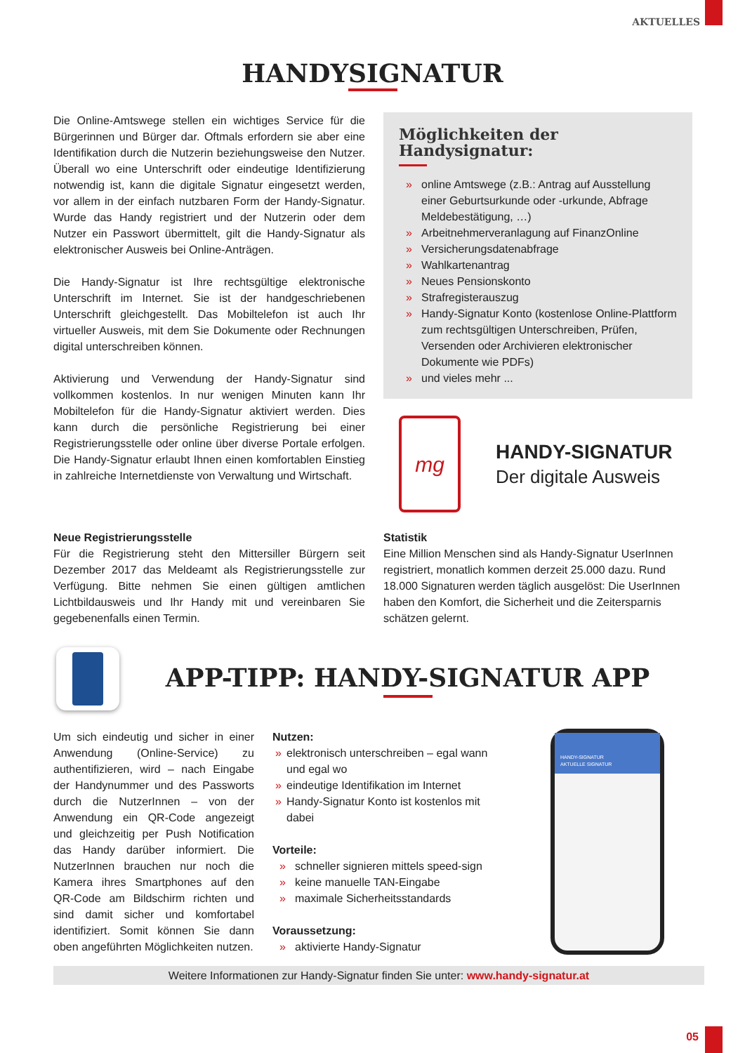AKTUELLES
HANDYSIGNATUR
Die Online-Amtswege stellen ein wichtiges Service für die Bürgerinnen und Bürger dar. Oftmals erfordern sie aber eine Identifikation durch die Nutzerin beziehungsweise den Nutzer. Überall wo eine Unterschrift oder eindeutige Identifizierung notwendig ist, kann die digitale Signatur eingesetzt werden, vor allem in der einfach nutzbaren Form der Handy-Signatur. Wurde das Handy registriert und der Nutzerin oder dem Nutzer ein Passwort übermittelt, gilt die Handy-Signatur als elektronischer Ausweis bei Online-Anträgen.
Die Handy-Signatur ist Ihre rechtsgültige elektronische Unterschrift im Internet. Sie ist der handgeschriebenen Unterschrift gleichgestellt. Das Mobiltelefon ist auch Ihr virtueller Ausweis, mit dem Sie Dokumente oder Rechnungen digital unterschreiben können.
Aktivierung und Verwendung der Handy-Signatur sind vollkommen kostenlos. In nur wenigen Minuten kann Ihr Mobiltelefon für die Handy-Signatur aktiviert werden. Dies kann durch die persönliche Registrierung bei einer Registrierungsstelle oder online über diverse Portale erfolgen. Die Handy-Signatur erlaubt Ihnen einen komfortablen Einstieg in zahlreiche Internetdienste von Verwaltung und Wirtschaft.
Möglichkeiten der Handysignatur:
» online Amtswege (z.B.: Antrag auf Ausstellung einer Geburtsurkunde oder -urkunde, Abfrage Meldebestätigung, …)
» Arbeitnehmerveranlagung auf FinanzOnline
» Versicherungsdatenabfrage
» Wahlkartenantrag
» Neues Pensionskonto
» Strafregisterauszug
» Handy-Signatur Konto (kostenlose Online-Plattform zum rechtsgültigen Unterschreiben, Prüfen, Versenden oder Archivieren elektronischer Dokumente wie PDFs)
» und vieles mehr ...
mg
HANDY-SIGNATUR
Der digitale Ausweis
Neue Registrierungsstelle
Für die Registrierung steht den Mittersiller Bürgern seit Dezember 2017 das Meldeamt als Registrierungsstelle zur Verfügung. Bitte nehmen Sie einen gültigen amtlichen Lichtbildausweis und Ihr Handy mit und vereinbaren Sie gegebenenfalls einen Termin.
Statistik
Eine Million Menschen sind als Handy-Signatur UserInnen registriert, monatlich kommen derzeit 25.000 dazu. Rund 18.000 Signaturen werden täglich ausgelöst: Die UserInnen haben den Komfort, die Sicherheit und die Zeitersparnis schätzen gelernt.
APP-TIPP: HANDY-SIGNATUR APP
Um sich eindeutig und sicher in einer Anwendung (Online-Service) zu authentifizieren, wird – nach Eingabe der Handynummer und des Passworts durch die NutzerInnen – von der Anwendung ein QR-Code angezeigt und gleichzeitig per Push Notification das Handy darüber informiert. Die NutzerInnen brauchen nur noch die Kamera ihres Smartphones auf den QR-Code am Bildschirm richten und sind damit sicher und komfortabel identifiziert. Somit können Sie dann oben angeführten Möglichkeiten nutzen.
Nutzen:
» elektronisch unterschreiben – egal wann und egal wo
» eindeutige Identifikation im Internet
» Handy-Signatur Konto ist kostenlos mit dabei
Vorteile:
» schneller signieren mittels speed-sign
» keine manuelle TAN-Eingabe
» maximale Sicherheitsstandards
Voraussetzung:
» aktivierte Handy-Signatur
HANDY-SIGNATUR
AKTUELLE SIGNATUR
Weitere Informationen zur Handy-Signatur finden Sie unter: www.handy-signatur.at
05